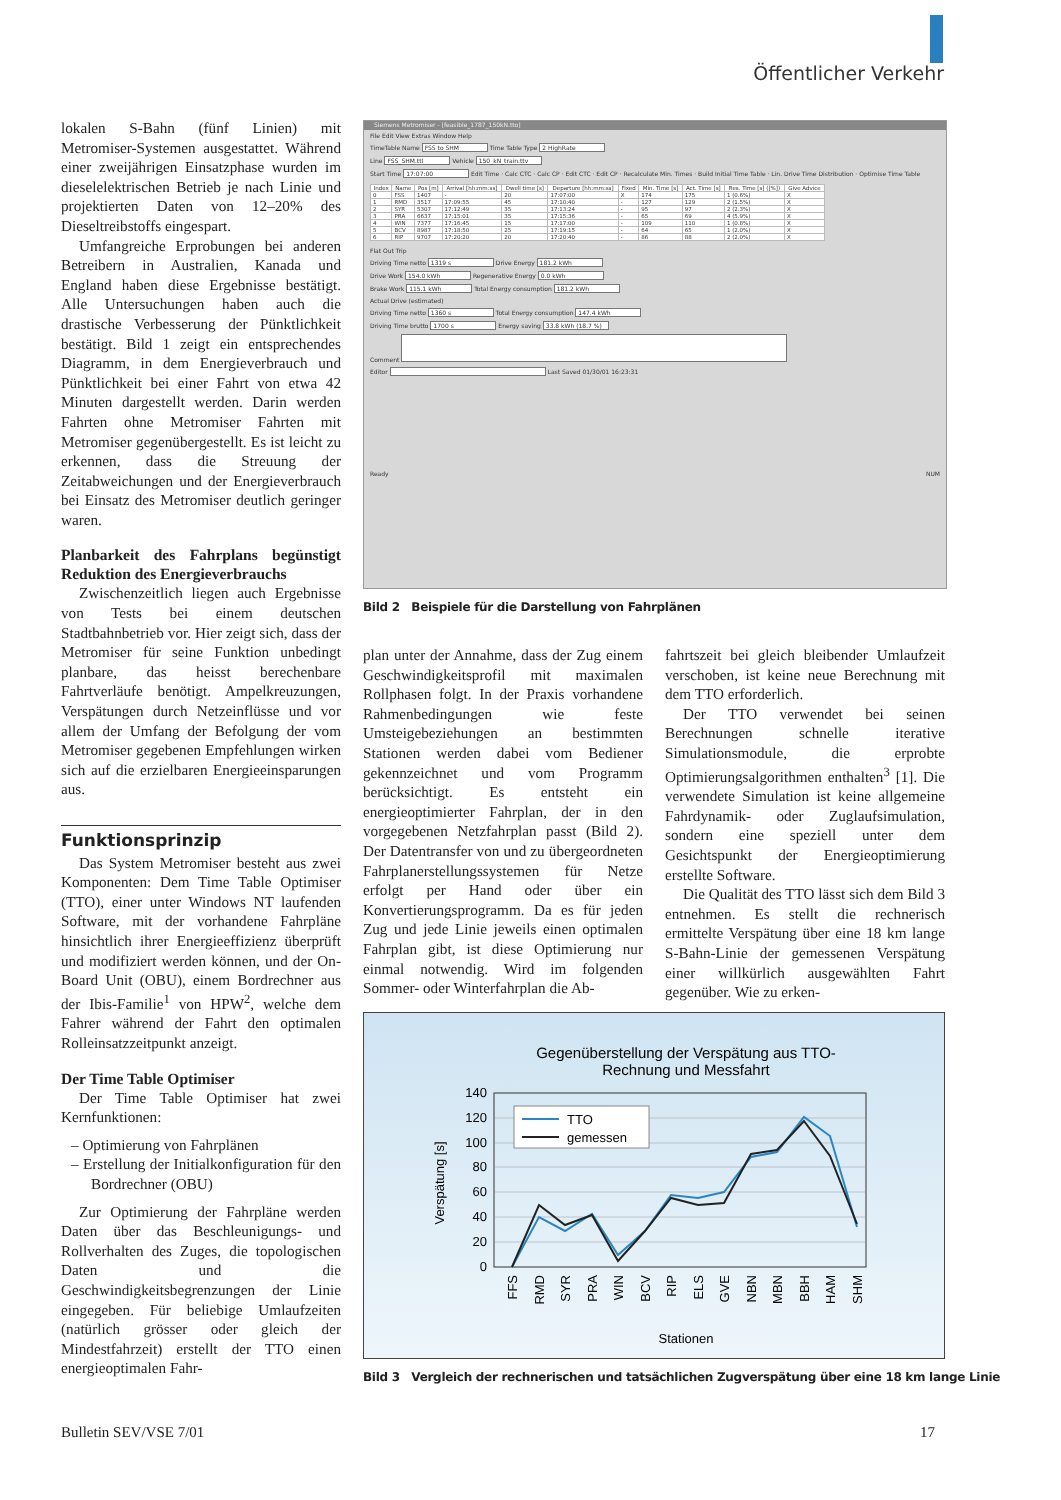Öffentlicher Verkehr
lokalen S-Bahn (fünf Linien) mit Metromiser-Systemen ausgestattet. Während einer zweijährigen Einsatzphase wurden im dieselelektrischen Betrieb je nach Linie und projektierten Daten von 12–20% des Dieseltreibstoffs eingespart.
Umfangreiche Erprobungen bei anderen Betreibern in Australien, Kanada und England haben diese Ergebnisse bestätigt. Alle Untersuchungen haben auch die drastische Verbesserung der Pünktlichkeit bestätigt. Bild 1 zeigt ein entsprechendes Diagramm, in dem Energieverbrauch und Pünktlichkeit bei einer Fahrt von etwa 42 Minuten dargestellt werden. Darin werden Fahrten ohne Metromiser Fahrten mit Metromiser gegenübergestellt. Es ist leicht zu erkennen, dass die Streuung der Zeitabweichungen und der Energieverbrauch bei Einsatz des Metromiser deutlich geringer waren.
Planbarkeit des Fahrplans begünstigt Reduktion des Energieverbrauchs
Zwischenzeitlich liegen auch Ergebnisse von Tests bei einem deutschen Stadtbahnbetrieb vor. Hier zeigt sich, dass der Metromiser für seine Funktion unbedingt planbare, das heisst berechenbare Fahrtverläufe benötigt. Ampelkreuzungen, Verspätungen durch Netzeinflüsse und vor allem der Umfang der Befolgung der vom Metromiser gegebenen Empfehlungen wirken sich auf die erzielbaren Energieeinsparungen aus.
Funktionsprinzip
Das System Metromiser besteht aus zwei Komponenten: Dem Time Table Optimiser (TTO), einer unter Windows NT laufenden Software, mit der vorhandene Fahrpläne hinsichtlich ihrer Energieeffizienz überprüft und modifiziert werden können, und der On-Board Unit (OBU), einem Bordrechner aus der Ibis-Familie<sup>1</sup> von HPW<sup>2</sup>, welche dem Fahrer während der Fahrt den optimalen Rolleinsatzzeitpunkt anzeigt.
Der Time Table Optimiser
Der Time Table Optimiser hat zwei Kernfunktionen:
– Optimierung von Fahrplänen
– Erstellung der Initialkonfiguration für den Bordrechner (OBU)
Zur Optimierung der Fahrpläne werden Daten über das Beschleunigungs- und Rollverhalten des Zuges, die topologischen Daten und die Geschwindigkeitsbegrenzungen der Linie eingegeben. Für beliebige Umlaufzeiten (natürlich grösser oder gleich der Mindestfahrzeit) erstellt der TTO einen energieoptimalen Fahr-
Siemens Metromiser - [feasible_1787_150kN.tto]
File Edit View Extras Window Help
TimeTable Name FSS to SHM Time Table Type 2 HighRate
Line FSS_SHM.ttl Vehicle 150_kN_train.ttv
Start Time 17:07:00 Edit Time · Calc CTC · Calc CP · Edit CTC · Edit CP · Recalculate Min. Times · Build Initial Time Table · Lin. Drive Time Distribution · Optimise Time Table
| Index | Name | Pos [m] | Arrival [hh:mm:ss] | Dwell time [s] | Departure [hh:mm:ss] | Fixed | Min. Time [s] | Act. Time [s] | Res. Time [s] ([%]) | Give Advice |
| --- | --- | --- | --- | --- | --- | --- | --- | --- | --- | --- |
| 0 | FSS | 1407 | - | 20 | 17:07:00 | X | 174 | 175 | 1 (0.6%) | X |
| 1 | RMD | 3517 | 17:09:55 | 45 | 17:10:40 | - | 127 | 129 | 2 (1.5%) | X |
| 2 | SYR | 5307 | 17:12:49 | 35 | 17:13:24 | - | 95 | 97 | 2 (2.3%) | X |
| 3 | PRA | 6637 | 17:15:01 | 35 | 17:15:36 | - | 65 | 69 | 4 (5.9%) | X |
| 4 | WIN | 7377 | 17:16:45 | 15 | 17:17:00 | - | 109 | 110 | 1 (0.8%) | X |
| 5 | BCV | 8987 | 17:18:50 | 25 | 17:19:15 | - | 64 | 65 | 1 (2.0%) | X |
| 6 | RIP | 9707 | 17:20:20 | 20 | 17:20:40 | - | 86 | 88 | 2 (2.0%) | X |
Flat Out Trip
Driving Time netto 1319 s Drive Energy 181.2 kWh
Drive Work 154.0 kWh Regenerative Energy 0.0 kWh
Brake Work 115.1 kWh Total Energy consumption 181.2 kWh
Actual Drive (estimated)
Driving Time netto 1360 s Total Energy consumption 147.4 kWh
Driving Time brutto 1700 s Energy saving 33.8 kWh (18.7 %)
Comment
Editor Last Saved 01/30/01 16:23:31
Ready NUM
Bild 2 Beispiele für die Darstellung von Fahrplänen
plan unter der Annahme, dass der Zug einem Geschwindigkeitsprofil mit maximalen Rollphasen folgt. In der Praxis vorhandene Rahmenbedingungen wie feste Umsteigebeziehungen an bestimmten Stationen werden dabei vom Bediener gekennzeichnet und vom Programm berücksichtigt. Es entsteht ein energieoptimierter Fahrplan, der in den vorgegebenen Netzfahrplan passt (Bild 2). Der Datentransfer von und zu übergeordneten Fahrplanerstellungssystemen für Netze erfolgt per Hand oder über ein Konvertierungsprogramm. Da es für jeden Zug und jede Linie jeweils einen optimalen Fahrplan gibt, ist diese Optimierung nur einmal notwendig. Wird im folgenden Sommer- oder Winterfahrplan die Ab-
fahrtszeit bei gleich bleibender Umlaufzeit verschoben, ist keine neue Berechnung mit dem TTO erforderlich.
Der TTO verwendet bei seinen Berechnungen schnelle iterative Simulationsmodule, die erprobte Optimierungsalgorithmen enthalten<sup>3</sup> [1]. Die verwendete Simulation ist keine allgemeine Fahrdynamik- oder Zuglaufsimulation, sondern eine speziell unter dem Gesichtspunkt der Energieoptimierung erstellte Software.
Die Qualität des TTO lässt sich dem Bild 3 entnehmen. Es stellt die rechnerisch ermittelte Verspätung über eine 18 km lange S-Bahn-Linie der gemessenen Verspätung einer willkürlich ausgewählten Fahrt gegenüber. Wie zu erken-
Gegenüberstellung der Verspätung aus TTO-
Rechnung und Messfahrt
140
120
100
80
60
40
20
0
Verspätung [s]
TTO
gemessen
FFS
RMD
SYR
PRA
WIN
BCV
RIP
ELS
GVE
NBN
MBN
BBH
HAM
SHM
Stationen
Bild 3 Vergleich der rechnerischen und tatsächlichen Zugverspätung über eine 18 km lange Linie
Bulletin SEV/VSE 7/01 17